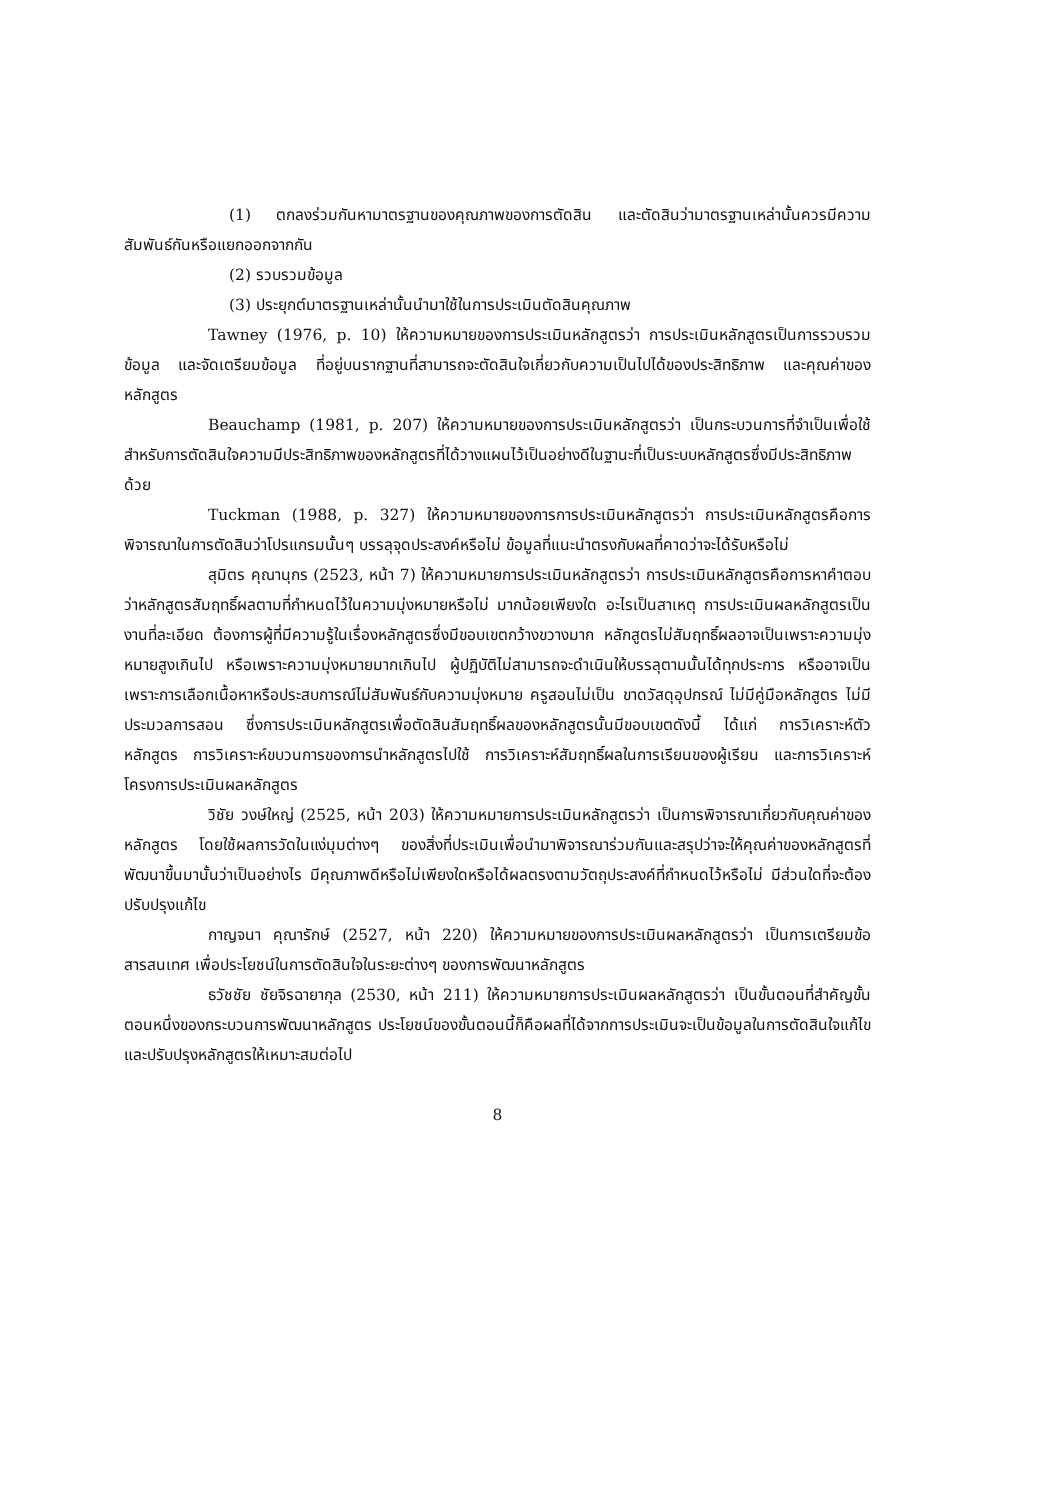(1) ตกลงร่วมกันหามาตรฐานของคุณภาพของการตัดสิน และตัดสินว่ามาตรฐานเหล่านั้นควรมีความสัมพันธ์กันหรือแยกออกจากกัน
(2) รวบรวมข้อมูล
(3) ประยุกต์มาตรฐานเหล่านั้นนำมาใช้ในการประเมินตัดสินคุณภาพ
Tawney (1976, p. 10) ให้ความหมายของการประเมินหลักสูตรว่า การประเมินหลักสูตรเป็นการรวบรวมข้อมูล และจัดเตรียมข้อมูล ที่อยู่บนรากฐานที่สามารถจะตัดสินใจเกี่ยวกับความเป็นไปได้ของประสิทธิภาพ และคุณค่าของหลักสูตร
Beauchamp (1981, p. 207) ให้ความหมายของการประเมินหลักสูตรว่า เป็นกระบวนการที่จำเป็นเพื่อใช้สำหรับการตัดสินใจความมีประสิทธิภาพของหลักสูตรที่ได้วางแผนไว้เป็นอย่างดีในฐานะที่เป็นระบบหลักสูตรซึ่งมีประสิทธิภาพด้วย
Tuckman (1988, p. 327) ให้ความหมายของการการประเมินหลักสูตรว่า การประเมินหลักสูตรคือการพิจารณาในการตัดสินว่าโปรแกรมนั้นๆ บรรลุจุดประสงค์หรือไม่ ข้อมูลที่แนะนำตรงกับผลที่คาดว่าจะได้รับหรือไม่
สุมิตร คุณานุกร (2523, หน้า 7) ให้ความหมายการประเมินหลักสูตรว่า การประเมินหลักสูตรคือการหาคำตอบว่าหลักสูตรสัมฤทธิ์ผลตามที่กำหนดไว้ในความมุ่งหมายหรือไม่ มากน้อยเพียงใด อะไรเป็นสาเหตุ การประเมินผลหลักสูตรเป็นงานที่ละเอียด ต้องการผู้ที่มีความรู้ในเรื่องหลักสูตรซึ่งมีขอบเขตกว้างขวางมาก หลักสูตรไม่สัมฤทธิ์ผลอาจเป็นเพราะความมุ่งหมายสูงเกินไป หรือเพราะความมุ่งหมายมากเกินไป ผู้ปฏิบัติไม่สามารถจะดำเนินให้บรรลุตามนั้นได้ทุกประการ หรืออาจเป็นเพราะการเลือกเนื้อหาหรือประสบการณ์ไม่สัมพันธ์กับความมุ่งหมาย ครูสอนไม่เป็น ขาดวัสดุอุปกรณ์ ไม่มีคู่มือหลักสูตร ไม่มีประมวลการสอน ซึ่งการประเมินหลักสูตรเพื่อตัดสินสัมฤทธิ์ผลของหลักสูตรนั้นมีขอบเขตดังนี้ ได้แก่ การวิเคราะห์ตัวหลักสูตร การวิเคราะห์ขบวนการของการนำหลักสูตรไปใช้ การวิเคราะห์สัมฤทธิ์ผลในการเรียนของผู้เรียน และการวิเคราะห์โครงการประเมินผลหลักสูตร
วิชัย วงษ์ใหญ่ (2525, หน้า 203) ให้ความหมายการประเมินหลักสูตรว่า เป็นการพิจารณาเกี่ยวกับคุณค่าของหลักสูตร โดยใช้ผลการวัดในแง่มุมต่างๆ ของสิ่งที่ประเมินเพื่อนำมาพิจารณาร่วมกันและสรุปว่าจะให้คุณค่าของหลักสูตรที่พัฒนาขึ้นมานั้นว่าเป็นอย่างไร มีคุณภาพดีหรือไม่เพียงใดหรือได้ผลตรงตามวัตถุประสงค์ที่กำหนดไว้หรือไม่ มีส่วนใดที่จะต้องปรับปรุงแก้ไข
กาญจนา คุณารักษ์ (2527, หน้า 220) ให้ความหมายของการประเมินผลหลักสูตรว่า เป็นการเตรียมข้อสารสนเทศ เพื่อประโยชน์ในการตัดสินใจในระยะต่างๆ ของการพัฒนาหลักสูตร
ธวัชชัย ชัยจิรฉายากุล (2530, หน้า 211) ให้ความหมายการประเมินผลหลักสูตรว่า เป็นขั้นตอนที่สำคัญขั้นตอนหนึ่งของกระบวนการพัฒนาหลักสูตร ประโยชน์ของขั้นตอนนี้ก็คือผลที่ได้จากการประเมินจะเป็นข้อมูลในการตัดสินใจแก้ไข และปรับปรุงหลักสูตรให้เหมาะสมต่อไป
8